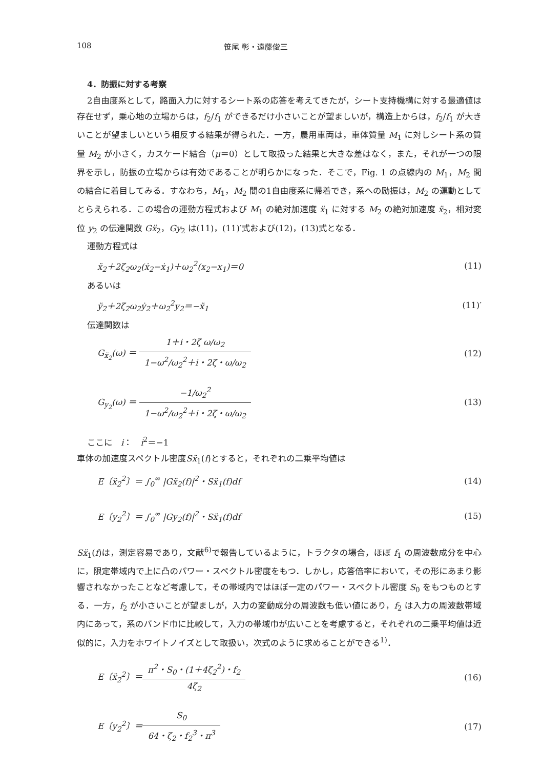108 笹尾 彰・遠藤俊三
4．防振に対する考察
2自由度系として，路面入力に対するシート系の応答を考えてきたが，シート支持機構に対する最適値は存在せず，乗心地の立場からは，f<sub>2</sub>/f<sub>1</sub> ができるだけ小さいことが望ましいが，構造上からは，f<sub>2</sub>/f<sub>1</sub> が大きいことが望ましいという相反する結果が得られた．一方，農用車両は，車体質量 M<sub>1</sub> に対しシート系の質量 M<sub>2</sub> が小さく，カスケード結合（μ＝0）として取扱った結果と大きな差はなく，また，それが一つの限界を示し，防振の立場からは有効であることが明らかになった．そこで，Fig. 1 の点線内の M<sub>1</sub>，M<sub>2</sub> 間の結合に着目してみる．すなわち，M<sub>1</sub>，M<sub>2</sub> 間の1自由度系に帰着でき，系への励振は，M<sub>2</sub> の運動としてとらえられる．この場合の運動方程式および M<sub>1</sub> の絶対加速度 ẍ<sub>1</sub> に対する M<sub>2</sub> の絶対加速度 ẍ<sub>2</sub>，相対変位 y<sub>2</sub> の伝達関数 Gẍ<sub>2</sub>，Gy<sub>2</sub> は(11)，(11)′式および(12)，(13)式となる．
運動方程式は
ẍ<sub>2</sub>＋2ζ<sub>2</sub>ω<sub>2</sub>(ẋ<sub>2</sub>−ẋ<sub>1</sub>)＋ω<sub>2</sub><sup>2</sup>(x<sub>2</sub>−x<sub>1</sub>)＝0 (11)
あるいは
ÿ<sub>2</sub>＋2ζ<sub>2</sub>ω<sub>2</sub>ẏ<sub>2</sub>＋ω<sub>2</sub><sup>2</sup>y<sub>2</sub>＝−ẍ<sub>1</sub> (11)′
伝達関数は
G<sub>ẍ<sub>2</sub></sub>(ω) ＝ 1＋i・2ζ ω/ω<sub>2</sub> 1−ω<sup>2</sup>/ω<sub>2</sub><sup>2</sup>＋i・2ζ・ω/ω<sub>2</sub> (12)
G<sub>y<sub>2</sub></sub>(ω) ＝ −1/ω<sub>2</sub><sup>2</sup> 1−ω<sup>2</sup>/ω<sub>2</sub><sup>2</sup>＋i・2ζ・ω/ω<sub>2</sub> (13)
ここに　i：　i<sup>2</sup>＝−1
車体の加速度スペクトル密度Sẍ<sub>1</sub>(f)とすると，それぞれの二乗平均値は
E〔ẍ<sub>2</sub><sup>2</sup>〕＝ ∫<sub>0</sub><sup>∞</sup> |Gẍ<sub>2</sub>(f)|<sup>2</sup>・Sẍ<sub>1</sub>(f)df (14)
E〔y<sub>2</sub><sup>2</sup>〕＝ ∫<sub>0</sub><sup>∞</sup> |Gy<sub>2</sub>(f)|<sup>2</sup>・Sẍ<sub>1</sub>(f)df (15)
Sẍ<sub>1</sub>(f)は，測定容易であり，文献<sup>6)</sup>で報告しているように，トラクタの場合，ほぼ f<sub>1</sub> の周波数成分を中心に，限定帯域内で上に凸のパワー・スペクトル密度をもつ．しかし，応答倍率において，その形にあまり影響されなかったことなど考慮して，その帯域内ではほぼ一定のパワー・スペクトル密度 S<sub>0</sub> をもつものとする．一方，f<sub>2</sub> が小さいことが望ましが，入力の変動成分の周波数も低い値にあり，f<sub>2</sub> は入力の周波数帯域内にあって，系のバンド巾に比較して，入力の帯域巾が広いことを考慮すると，それぞれの二乗平均値は近似的に，入力をホワイトノイズとして取扱い，次式のように求めることができる<sup>1)</sup>．
E〔ẍ<sub>2</sub><sup>2</sup>〕＝π<sup>2</sup>・S<sub>0</sub>・(1＋4ζ<sub>2</sub><sup>2</sup>)・f<sub>2</sub> 4ζ<sub>2</sub> (16)
E〔y<sub>2</sub><sup>2</sup>〕＝S<sub>0</sub> 64・ζ<sub>2</sub>・f<sub>2</sub><sup>3</sup>・π<sup>3</sup> (17)